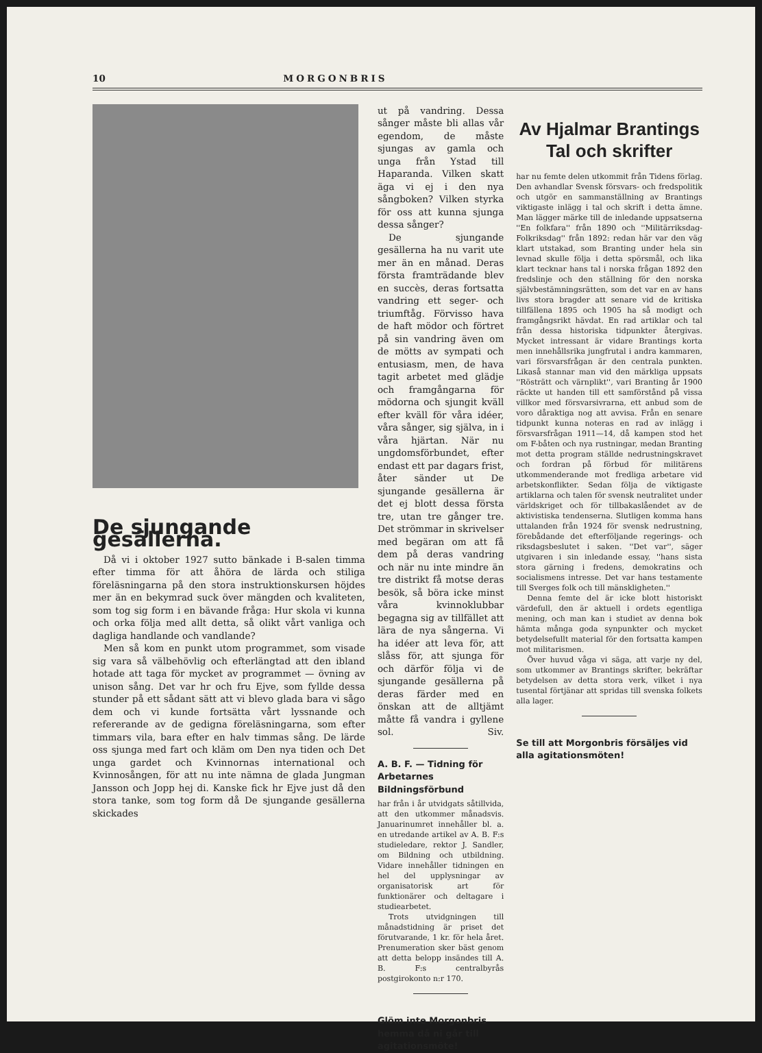10 MORGONBRIS
De sjungande gesällerna.
Då vi i oktober 1927 sutto bänkade i B-salen timma efter timma för att åhöra de lärda och stiliga föreläsningarna på den stora instruktionskursen höjdes mer än en bekymrad suck över mängden och kvaliteten, som tog sig form i en bävande fråga: Hur skola vi kunna och orka följa med allt detta, så olikt vårt vanliga och dagliga handlande och vandlande?
Men så kom en punkt utom programmet, som visade sig vara så välbehövlig och efterlängtad att den ibland hotade att taga för mycket av programmet — övning av unison sång. Det var hr och fru Ejve, som fyllde dessa stunder på ett sådant sätt att vi blevo glada bara vi sågo dem och vi kunde fortsätta vårt lyssnande och refererande av de gedigna föreläsningarna, som efter timmars vila, bara efter en halv timmas sång. De lärde oss sjunga med fart och kläm om Den nya tiden och Det unga gardet och Kvinnornas international och Kvinnosången, för att nu inte nämna de glada Jungman Jansson och Jopp hej di. Kanske fick hr Ejve just då den stora tanke, som tog form då De sjungande gesällerna skickades
ut på vandring. Dessa sånger måste bli allas vår egendom, de måste sjungas av gamla och unga från Ystad till Haparanda. Vilken skatt äga vi ej i den nya sångboken? Vilken styrka för oss att kunna sjunga dessa sånger?
De sjungande gesällerna ha nu varit ute mer än en månad. Deras första framträdande blev en succès, deras fortsatta vandring ett seger- och triumftåg. Förvisso hava de haft mödor och förtret på sin vandring även om de mötts av sympati och entusiasm, men, de hava tagit arbetet med glädje och framgångarna för mödorna och sjungit kväll efter kväll för våra idéer, våra sånger, sig själva, in i våra hjärtan. När nu ungdomsförbundet, efter endast ett par dagars frist, åter sänder ut De sjungande gesällerna är det ej blott dessa första tre, utan tre gånger tre. Det strömmar in skrivelser med begäran om att få dem på deras vandring och när nu inte mindre än tre distrikt få motse deras besök, så böra icke minst våra kvinnoklubbar begagna sig av tillfället att lära de nya sångerna. Vi ha idéer att leva för, att slåss för, att sjunga för och därför följa vi de sjungande gesällerna på deras färder med en önskan att de alltjämt måtte få vandra i gyllene sol. Siv.
A. B. F. — Tidning för Arbetarnes Bildningsförbund
har från i år utvidgats såtillvida, att den utkommer månadsvis. Januarinumret innehåller bl. a. en utredande artikel av A. B. F:s studieledare, rektor J. Sandler, om Bildning och utbildning. Vidare innehåller tidningen en hel del upplysningar av organisatorisk art för funktionärer och deltagare i studiearbetet.
Trots utvidgningen till månadstidning är priset det förutvarande, 1 kr. för hela året. Prenumeration sker bäst genom att detta belopp insändes till A. B. F:s centralbyrås postgirokonto n:r 170.
Glöm inte Morgonbris hemma då ni går till agitationsmöte!
Av Hjalmar Brantings Tal och skrifter
har nu femte delen utkommit från Tidens förlag. Den avhandlar Svensk försvars- och fredspolitik och utgör en sammanställning av Brantings viktigaste inlägg i tal och skrift i detta ämne. Man lägger märke till de inledande uppsatserna ''En folkfara'' från 1890 och ''Militärriksdag-Folkriksdag'' från 1892: redan här var den väg klart utstakad, som Branting under hela sin levnad skulle följa i detta spörsmål, och lika klart tecknar hans tal i norska frågan 1892 den fredslinje och den ställning för den norska självbestämningsrätten, som det var en av hans livs stora bragder att senare vid de kritiska tillfällena 1895 och 1905 ha så modigt och framgångsrikt hävdat. En rad artiklar och tal från dessa historiska tidpunkter återgivas. Mycket intressant är vidare Brantings korta men innehållsrika jungfrutal i andra kammaren, vari försvarsfrågan är den centrala punkten. Likaså stannar man vid den märkliga uppsats ''Rösträtt och värnplikt'', vari Branting år 1900 räckte ut handen till ett samförstånd på vissa villkor med försvarsivrarna, ett anbud som de voro dåraktiga nog att avvisa. Från en senare tidpunkt kunna noteras en rad av inlägg i försvarsfrågan 1911—14, då kampen stod het om F-båten och nya rustningar, medan Branting mot detta program ställde nedrustningskravet och fordran på förbud för militärens utkommenderande mot fredliga arbetare vid arbetskonflikter. Sedan följa de viktigaste artiklarna och talen för svensk neutralitet under världskriget och för tillbakaslåendet av de aktivistiska tendenserna. Slutligen komma hans uttalanden från 1924 för svensk nedrustning, förebådande det efterföljande regerings- och riksdagsbeslutet i saken. ''Det var'', säger utgivaren i sin inledande essay, ''hans sista stora gärning i fredens, demokratins och socialismens intresse. Det var hans testamente till Sverges folk och till mänskligheten.''
Denna femte del är icke blott historiskt värdefull, den är aktuell i ordets egentliga mening, och man kan i studiet av denna bok hämta många goda synpunkter och mycket betydelsefullt material för den fortsatta kampen mot militarismen.
Över huvud våga vi säga, att varje ny del, som utkommer av Brantings skrifter, bekräftar betydelsen av detta stora verk, vilket i nya tusental förtjänar att spridas till svenska folkets alla lager.
Se till att Morgonbris försäljes vid alla agitationsmöten!